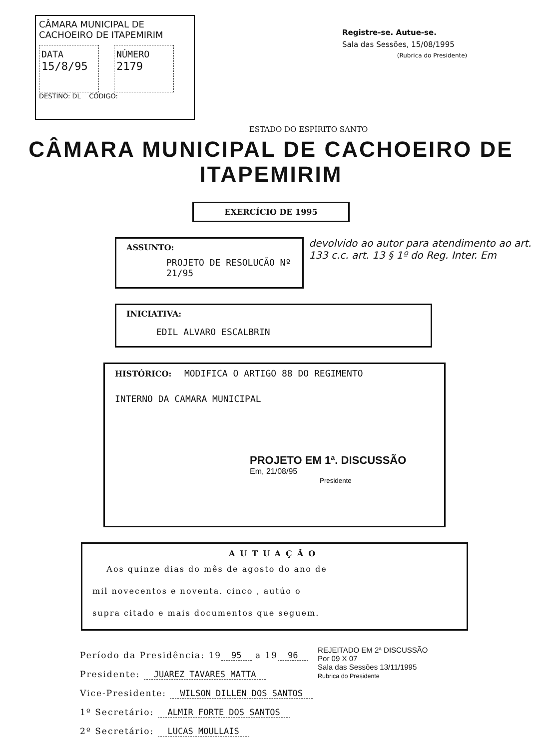CÂMARA MUNICIPAL DE
CACHOEIRO DE ITAPEMIRIM
DATA
15/8/95
NÚMERO
2179
DESTINO: DL CÓDIGO:
Registre-se. Autue-se.
Sala das Sessões, 15/08/1995
(Rubrica do Presidente)
ESTADO DO ESPÍRITO SANTO
CÂMARA MUNICIPAL DE CACHOEIRO DE ITAPEMIRIM
EXERCÍCIO DE 1995
ASSUNTO:
PROJETO DE RESOLUCÃO Nº 21/95
devolvido ao autor para atendimento ao art. 133 c.c. art. 13 § 1º do Reg. Inter. Em
INICIATIVA:
EDIL ALVARO ESCALBRIN
HISTÓRICO: MODIFICA O ARTIGO 88 DO REGIMENTO
INTERNO DA CAMARA MUNICIPAL
PROJETO EM 1ª. DISCUSSÃO
Em, 21/08/95
Presidente
AUTUAÇÃO
Aos quinze dias do mês de agosto do ano de
mil novecentos e noventa. cinco , autúo o
supra citado e mais documentos que seguem.
Período da Presidência: 19 95 a 19 96
Presidente: JUAREZ TAVARES MATTA
Vice-Presidente: WILSON DILLEN DOS SANTOS
1º Secretário: ALMIR FORTE DOS SANTOS
2º Secretário: LUCAS MOULLAIS
REJEITADO EM 2ª DISCUSSÃO
Por 09 X 07
Sala das Sessões 13/11/1995
Rubrica do Presidente